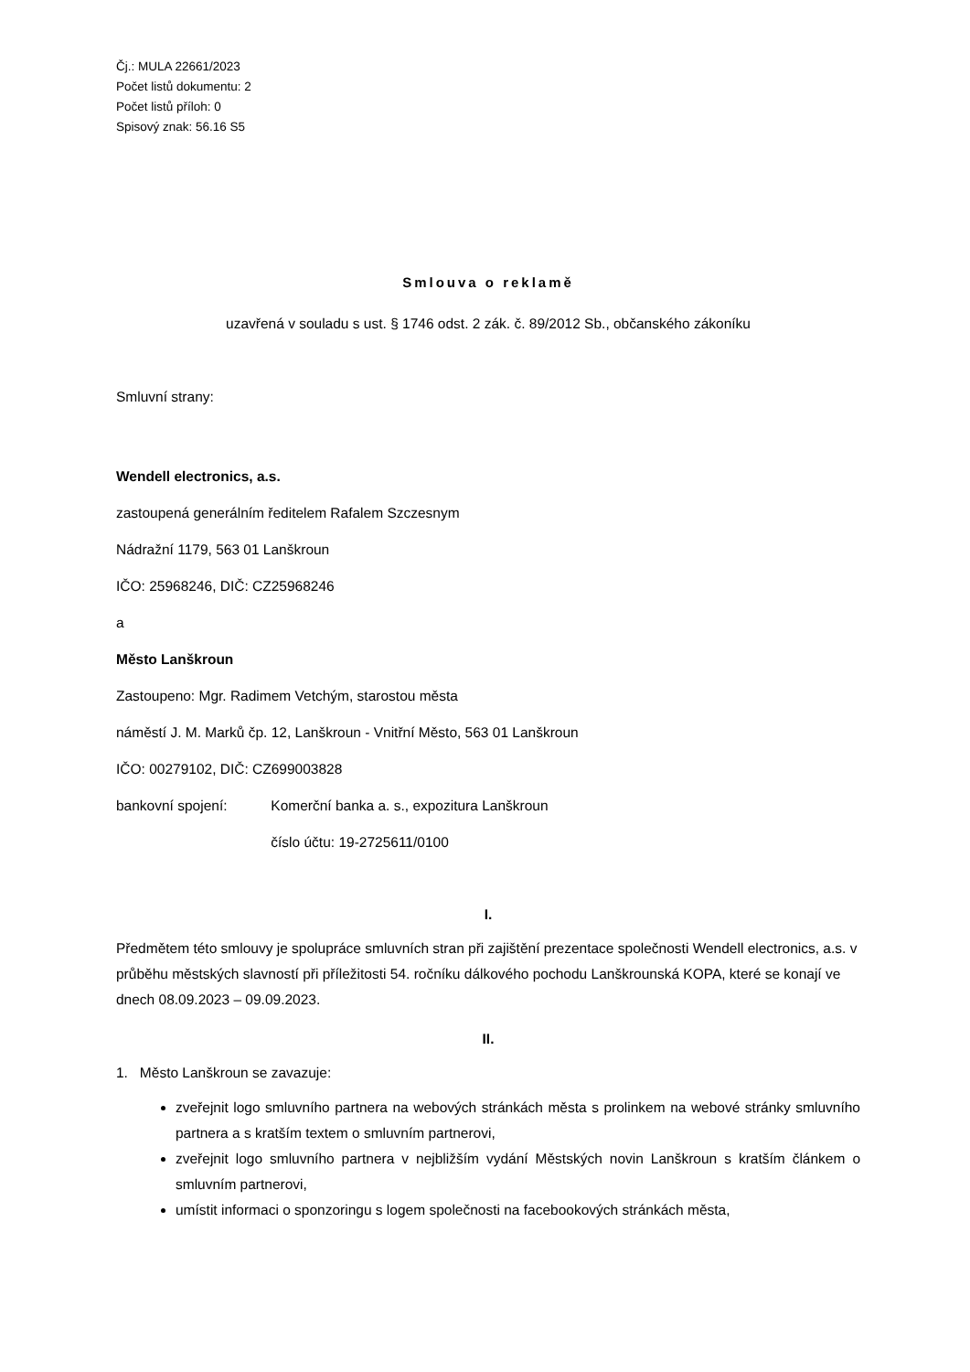Čj.: MULA 22661/2023
Počet listů dokumentu: 2
Počet listů příloh: 0
Spisový znak: 56.16 S5
Smlouva o reklamě
uzavřená v souladu s ust. § 1746 odst. 2 zák. č. 89/2012 Sb., občanského zákoníku
Smluvní strany:
Wendell electronics, a.s.
zastoupená generálním ředitelem Rafalem Szczesnym
Nádražní 1179, 563 01 Lanškroun
IČO: 25968246, DIČ: CZ25968246
a
Město Lanškroun
Zastoupeno: Mgr. Radimem Vetchým, starostou města
náměstí J. M. Marků čp. 12, Lanškroun - Vnitřní Město, 563 01 Lanškroun
IČO: 00279102, DIČ: CZ699003828
bankovní spojení: Komerční banka a. s., expozitura Lanškroun
číslo účtu: 19-2725611/0100
I.
Předmětem této smlouvy je spolupráce smluvních stran při zajištění prezentace společnosti Wendell electronics, a.s. v průběhu městských slavností při příležitosti 54. ročníku dálkového pochodu Lanškrounská KOPA, které se konají ve dnech 08.09.2023 – 09.09.2023.
II.
1. Město Lanškroun se zavazuje:
zveřejnit logo smluvního partnera na webových stránkách města s prolinkem na webové stránky smluvního partnera a s kratším textem o smluvním partnerovi,
zveřejnit logo smluvního partnera v nejbližším vydání Městských novin Lanškroun s kratším článkem o smluvním partnerovi,
umístit informaci o sponzoringu s logem společnosti na facebookových stránkách města,